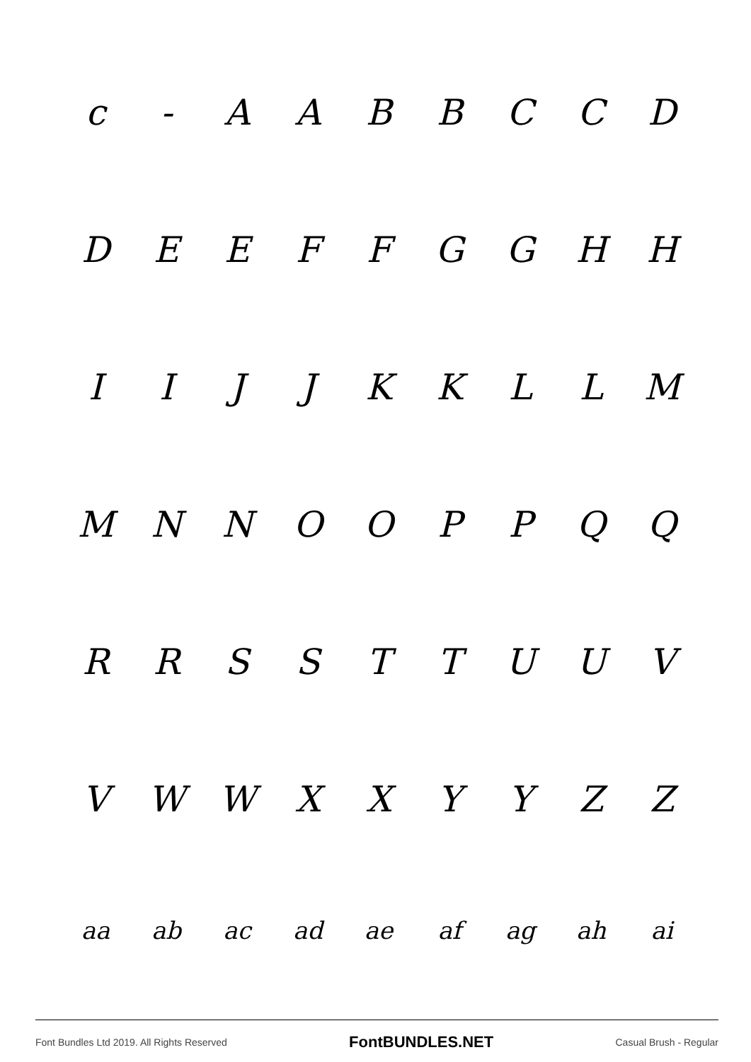c - AABBCCD
DEEFFGGHH
IIJJKKLLM
MNNOOPPQQ
RRSSTTUUV
VWWXXYYZZ
aa ab ac ad ae af ag ah ai
Font Bundles Ltd 2019. All Rights Reserved FontBUNDLES.NET Casual Brush - Regular